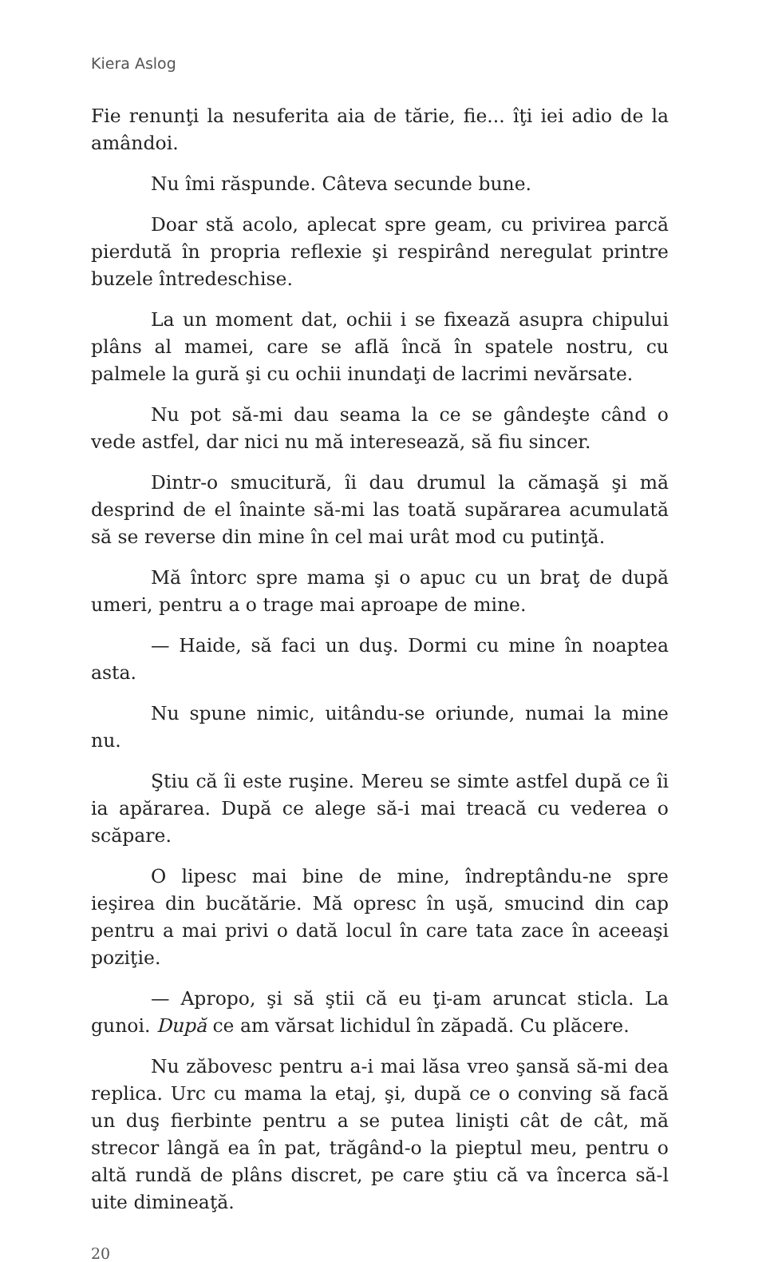Kiera Aslog
Fie renunţi la nesuferita aia de tărie, fie... îţi iei adio de la amândoi.
Nu îmi răspunde. Câteva secunde bune.
Doar stă acolo, aplecat spre geam, cu privirea parcă pierdută în propria reflexie şi respirând neregulat printre buzele întredeschise.
La un moment dat, ochii i se fixează asupra chipului plâns al mamei, care se află încă în spatele nostru, cu palmele la gură şi cu ochii inundaţi de lacrimi nevărsate.
Nu pot să-mi dau seama la ce se gândeşte când o vede astfel, dar nici nu mă interesează, să fiu sincer.
Dintr-o smucitură, îi dau drumul la cămaşă şi mă desprind de el înainte să-mi las toată supărarea acumulată să se reverse din mine în cel mai urât mod cu putinţă.
Mă întorc spre mama şi o apuc cu un braţ de după umeri, pentru a o trage mai aproape de mine.
— Haide, să faci un duş. Dormi cu mine în noaptea asta.
Nu spune nimic, uitându-se oriunde, numai la mine nu.
Ştiu că îi este ruşine. Mereu se simte astfel după ce îi ia apărarea. După ce alege să-i mai treacă cu vederea o scăpare.
O lipesc mai bine de mine, îndreptându-ne spre ieşirea din bucătărie. Mă opresc în uşă, smucind din cap pentru a mai privi o dată locul în care tata zace în aceeaşi poziţie.
— Apropo, şi să ştii că eu ţi-am aruncat sticla. La gunoi. După ce am vărsat lichidul în zăpadă. Cu plăcere.
Nu zăbovesc pentru a-i mai lăsa vreo şansă să-mi dea replica. Urc cu mama la etaj, şi, după ce o conving să facă un duş fierbinte pentru a se putea linişti cât de cât, mă strecor lângă ea în pat, trăgând-o la pieptul meu, pentru o altă rundă de plâns discret, pe care ştiu că va încerca să-l uite dimineaţă.
20